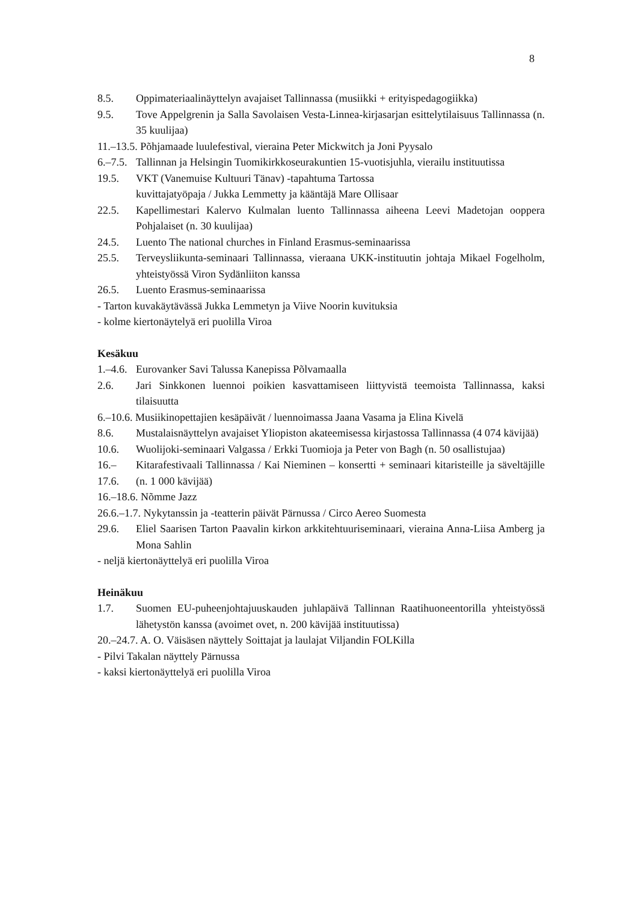8
8.5. Oppimateriaalinäyttelyn avajaiset Tallinnassa (musiikki + erityispedagogiikka)
9.5. Tove Appelgrenin ja Salla Savolaisen Vesta-Linnea-kirjasarjan esittelytilaisuus Tallinnassa (n. 35 kuulijaa)
11.–13.5. Põhjamaade luulefestival, vieraina Peter Mickwitch ja Joni Pyysalo
6.–7.5. Tallinnan ja Helsingin Tuomikirkkoseurakuntien 15-vuotisjuhla, vierailu instituutissa
19.5. VKT (Vanemuise Kultuuri Tänav) -tapahtuma Tartossa
kuvittajatyöpaja / Jukka Lemmetty ja kääntäjä Mare Ollisaar
22.5. Kapellimestari Kalervo Kulmalan luento Tallinnassa aiheena Leevi Madetojan ooppera Pohjalaiset (n. 30 kuulijaa)
24.5. Luento The national churches in Finland Erasmus-seminaarissa
25.5. Terveysliikunta-seminaari Tallinnassa, vieraana UKK-instituutin johtaja Mikael Fogelholm, yhteistyössä Viron Sydänliiton kanssa
26.5. Luento Erasmus-seminaarissa
- Tarton kuvakäytävässä Jukka Lemmetyn ja Viive Noorin kuvituksia
- kolme kiertonäytelyä eri puolilla Viroa
Kesäkuu
1.–4.6. Eurovanker Savi Talussa Kanepissa Põlvamaalla
2.6. Jari Sinkkonen luennoi poikien kasvattamiseen liittyvistä teemoista Tallinnassa, kaksi tilaisuutta
6.–10.6. Musiikinopettajien kesäpäivät / luennoimassa Jaana Vasama ja Elina Kivelä
8.6. Mustalaisnäyttelyn avajaiset Yliopiston akateemisessa kirjastossa Tallinnassa (4 074 kävijää)
10.6. Wuolijoki-seminaari Valgassa / Erkki Tuomioja ja Peter von Bagh (n. 50 osallistujaa)
16.–17.6. Kitarafestivaali Tallinnassa / Kai Nieminen – konsertti + seminaari kitaristeille ja säveltäjille (n. 1 000 kävijää)
16.–18.6. Nõmme Jazz
26.6.–1.7. Nykytanssin ja -teatterin päivät Pärnussa / Circo Aereo Suomesta
29.6. Eliel Saarisen Tarton Paavalin kirkon arkkitehtuuriseminaari, vieraina Anna-Liisa Amberg ja Mona Sahlin
- neljä kiertonäyttelyä eri puolilla Viroa
Heinäkuu
1.7. Suomen EU-puheenjohtajuuskauden juhlapäivä Tallinnan Raatihuoneentorilla yhteistyössä lähetystön kanssa (avoimet ovet, n. 200 kävijää instituutissa)
20.–24.7. A. O. Väisäsen näyttely Soittajat ja laulajat Viljandin FOLKilla
- Pilvi Takalan näyttely Pärnussa
- kaksi kiertonäyttelyä eri puolilla Viroa